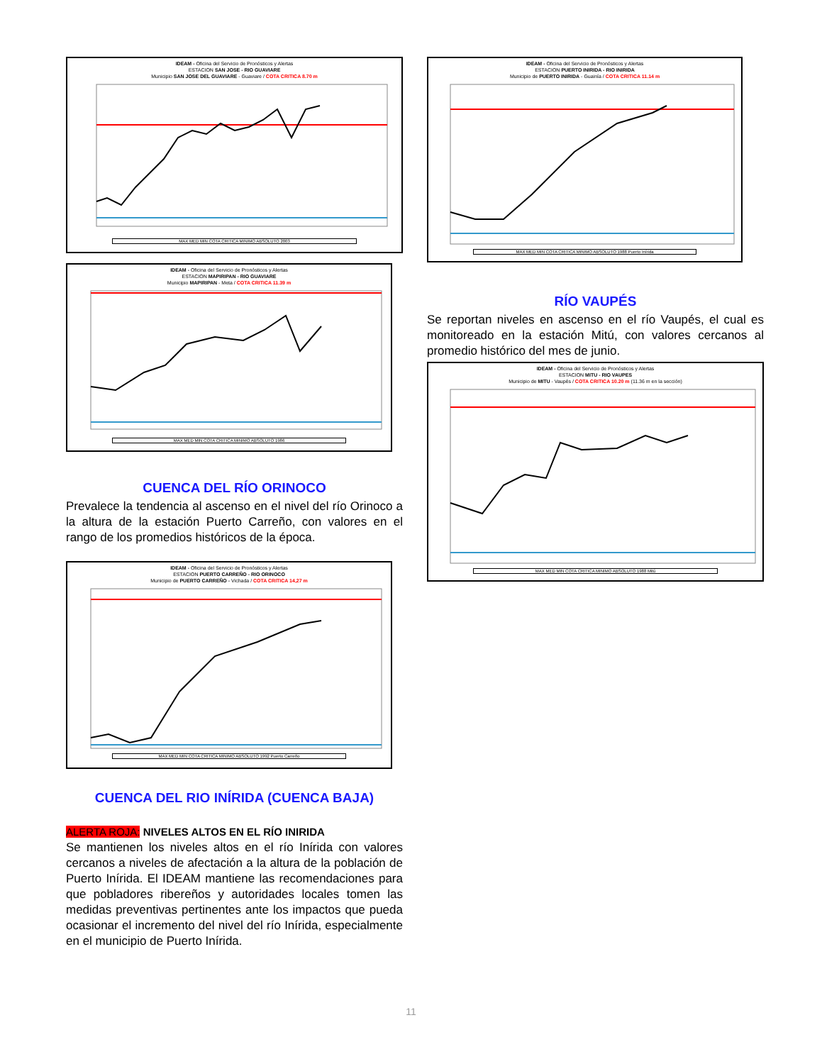IDEAM - Oficina del Servicio de Pronósticos y Alertas
ESTACION SAN JOSE - RIO GUAVIARE
Municipio SAN JOSE DEL GUAVIARE - Guaviare / COTA CRITICA 8.70 m
MAX MED MIN COTA CRITICA MINIMO ABSOLUTO 2003
IDEAM - Oficina del Servicio de Pronósticos y Alertas
ESTACION MAPIRIPAN - RIO GUAVIARE
Municipio MAPIRIPAN - Meta / COTA CRITICA 11.39 m
MAX MED MIN COTA CRITICA MINIMO ABSOLUTO 1986
CUENCA DEL RÍO ORINOCO
Prevalece la tendencia al ascenso en el nivel del río Orinoco a la altura de la estación Puerto Carreño, con valores en el rango de los promedios históricos de la época.
IDEAM - Oficina del Servicio de Pronósticos y Alertas
ESTACION PUERTO CARREÑO - RIO ORINOCO
Municipio de PUERTO CARREÑO - Vichada / COTA CRITICA 14,27 m
MAX MED MIN COTA CRITICA MINIMO ABSOLUTO 1992 Puerto Carreño
CUENCA DEL RIO INÍRIDA (CUENCA BAJA)
ALERTA ROJA: NIVELES ALTOS EN EL RÍO INIRIDA
Se mantienen los niveles altos en el río Inírida con valores cercanos a niveles de afectación a la altura de la población de Puerto Inírida. El IDEAM mantiene las recomendaciones para que pobladores ribereños y autoridades locales tomen las medidas preventivas pertinentes ante los impactos que pueda ocasionar el incremento del nivel del río Inírida, especialmente en el municipio de Puerto Inírida.
IDEAM - Oficina del Servicio de Pronósticos y Alertas
ESTACION PUERTO INIRIDA - RIO INIRIDA
Municipio de PUERTO INIRIDA - Guainía / COTA CRITICA 11.14 m
MAX MED MIN COTA CRITICA MINIMO ABSOLUTO 1988 Puerto Inírida
RÍO VAUPÉS
Se reportan niveles en ascenso en el río Vaupés, el cual es monitoreado en la estación Mitú, con valores cercanos al promedio histórico del mes de junio.
IDEAM - Oficina del Servicio de Pronósticos y Alertas
ESTACION MITU - RIO VAUPES
Municipio de MITU - Vaupés / COTA CRITICA 10.20 m (11.36 m en la sección)
MAX MED MIN COTA CRITICA MINIMO ABSOLUTO 1988 Mitú
11